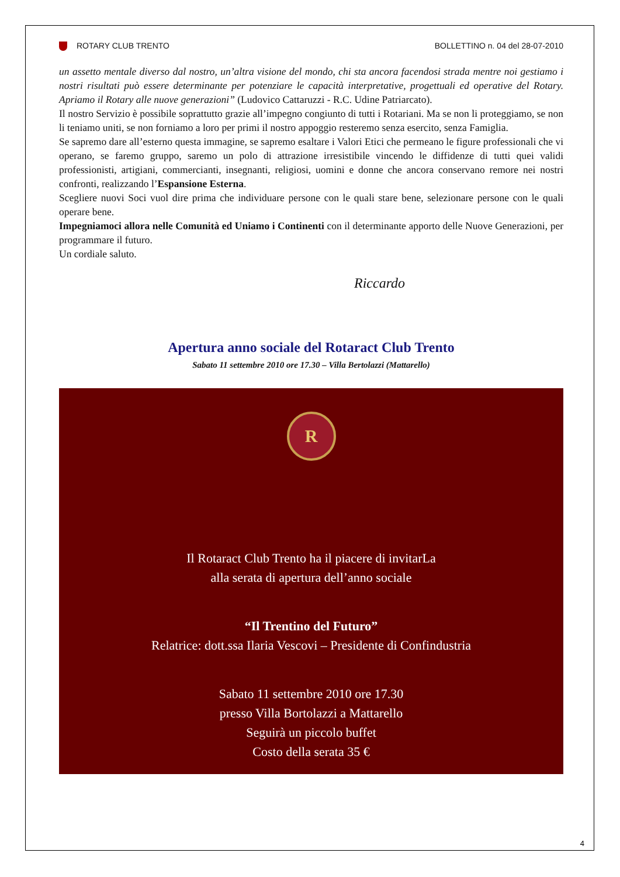ROTARY CLUB TRENTO BOLLETTINO n. 04 del 28-07-2010
un assetto mentale diverso dal nostro, un’altra visione del mondo, chi sta ancora facendosi strada mentre noi gestiamo i nostri risultati può essere determinante per potenziare le capacità interpretative, progettuali ed operative del Rotary. Apriamo il Rotary alle nuove generazioni” (Ludovico Cattaruzzi - R.C. Udine Patriarcato).
Il nostro Servizio è possibile soprattutto grazie all’impegno congiunto di tutti i Rotariani. Ma se non li proteggiamo, se non li teniamo uniti, se non forniamo a loro per primi il nostro appoggio resteremo senza esercito, senza Famiglia.
Se sapremo dare all’esterno questa immagine, se sapremo esaltare i Valori Etici che permeano le figure professionali che vi operano, se faremo gruppo, saremo un polo di attrazione irresistibile vincendo le diffidenze di tutti quei validi professionisti, artigiani, commercianti, insegnanti, religiosi, uomini e donne che ancora conservano remore nei nostri confronti, realizzando l’Espansione Esterna.
Scegliere nuovi Soci vuol dire prima che individuare persone con le quali stare bene, selezionare persone con le quali operare bene.
Impegniamoci allora nelle Comunità ed Uniamo i Continenti con il determinante apporto delle Nuove Generazioni, per programmare il futuro.
Un cordiale saluto.
Riccardo
Apertura anno sociale del Rotaract Club Trento
Sabato 11 settembre 2010 ore 17.30 – Villa Bertolazzi (Mattarello)
R
Il Rotaract Club Trento ha il piacere di invitarLa
alla serata di apertura dell’anno sociale
“Il Trentino del Futuro”
Relatrice: dott.ssa Ilaria Vescovi – Presidente di Confindustria
Sabato 11 settembre 2010 ore 17.30
presso Villa Bortolazzi a Mattarello
Seguirà un piccolo buffet
Costo della serata 35 €
4